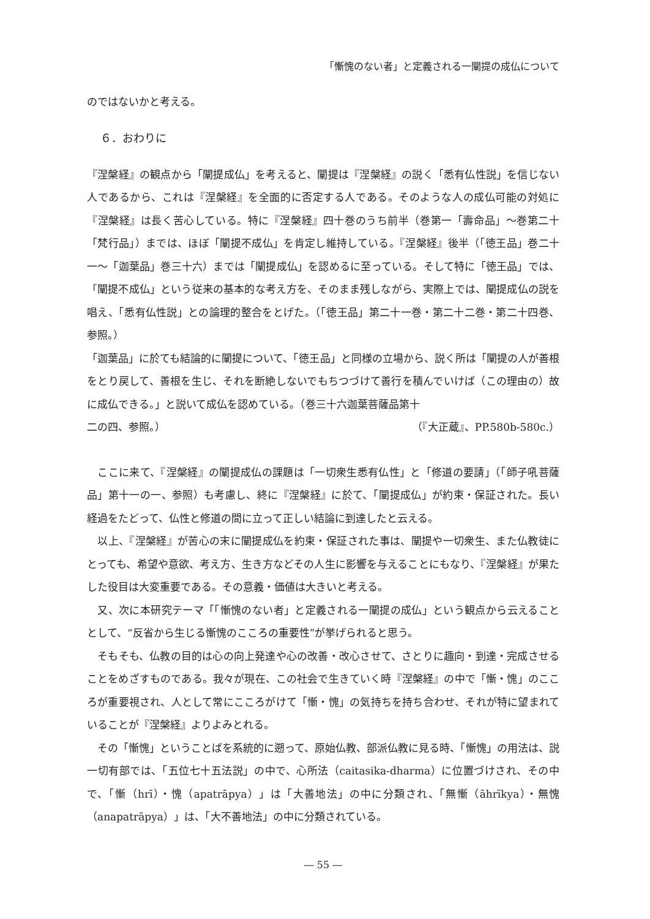「慚愧のない者」と定義される一闡提の成仏について
のではないかと考える。
６．おわりに
『涅槃経』の観点から「闡提成仏」を考えると、闡提は『涅槃経』の説く「悉有仏性説」を信じない人であるから、これは『涅槃経』を全面的に否定する人である。そのような人の成仏可能の対処に『涅槃経』は長く苦心している。特に『涅槃経』四十巻のうち前半（巻第一「壽命品」～巻第二十「梵行品」）までは、ほぼ「闡提不成仏」を肯定し維持している。『涅槃経』後半（「徳王品」巻二十一～「迦葉品」巻三十六）までは「闡提成仏」を認めるに至っている。そして特に「徳王品」では、「闡提不成仏」という従来の基本的な考え方を、そのまま残しながら、実際上では、闡提成仏の説を唱え、「悉有仏性説」との論理的整合をとげた。（「徳王品」第二十一巻・第二十二巻・第二十四巻、参照。）
「迦葉品」に於ても結論的に闡提について、「徳王品」と同様の立場から、説く所は「闡提の人が善根をとり戻して、善根を生じ、それを断絶しないでもちつづけて善行を積んでいけば（この理由の）故に成仏できる。」と説いて成仏を認めている。（巻三十六迦葉菩薩品第十
二の四、参照。） （『大正蔵』、PP.580b-580c.）
　ここに来て、『涅槃経』の闡提成仏の課題は「一切衆生悉有仏性」と「修道の要請」（「師子吼菩薩品」第十一の一、参照）も考慮し、終に『涅槃経』に於て、「闡提成仏」が約束・保証された。長い経過をたどって、仏性と修道の間に立って正しい結論に到達したと云える。
　以上、『涅槃経』が苦心の末に闡提成仏を約束・保証された事は、闡提や一切衆生、また仏教徒にとっても、希望や意欲、考え方、生き方などその人生に影響を与えることにもなり、『涅槃経』が果たした役目は大変重要である。その意義・価値は大きいと考える。
　又、次に本研究テーマ「「慚愧のない者」と定義される一闡提の成仏」という観点から云えることとして、“反省から生じる慚愧のこころの重要性”が挙げられると思う。
　そもそも、仏教の目的は心の向上発達や心の改善・改心させて、さとりに趣向・到達・完成させることをめざすものである。我々が現在、この社会で生きていく時『涅槃経』の中で「慚・愧」のこころが重要視され、人として常にこころがけて「慚・愧」の気持ちを持ち合わせ、それが特に望まれていることが『涅槃経』よりよみとれる。
　その「慚愧」ということばを系統的に遡って、原始仏教、部派仏教に見る時、「慚愧」の用法は、説一切有部では、「五位七十五法説」の中で、心所法（caitasika-dharma）に位置づけされ、その中で、「慚（hrī）・愧（apatrāpya）」は「大善地法」の中に分類され、「無慚（āhrīkya）・無愧（anapatrāpya）」は、「大不善地法」の中に分類されている。
― 55 ―